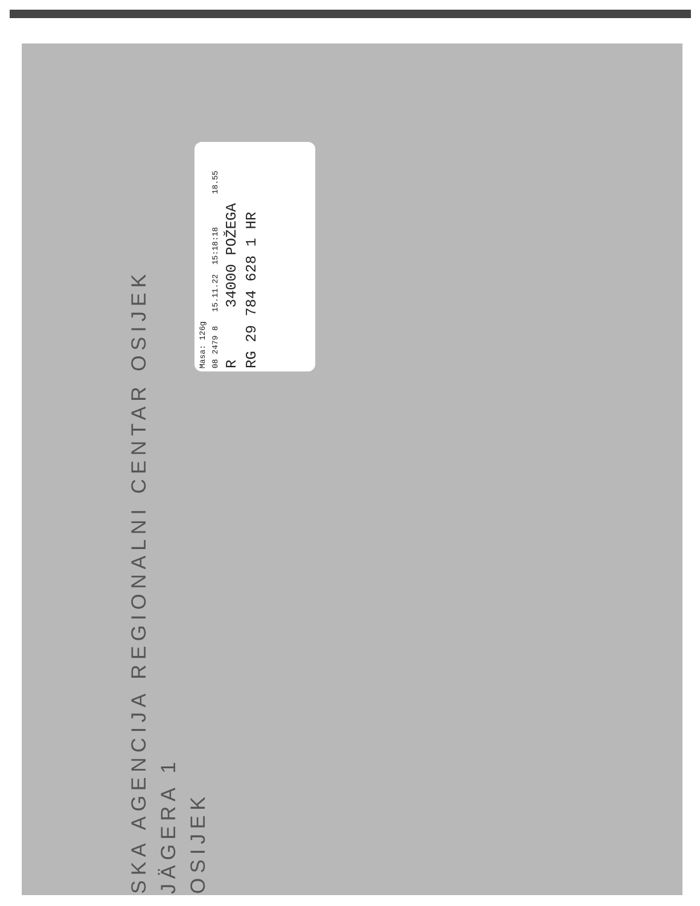Masa: 126g
08 2479 8 15.11.22 15:18:18 18.55
R 34000 POŽEGA
RG 29 784 628 1 HR
SKA AGENCIJA REGIONALNI CENTAR OSIJEK
JÄGERA 1
OSIJEK